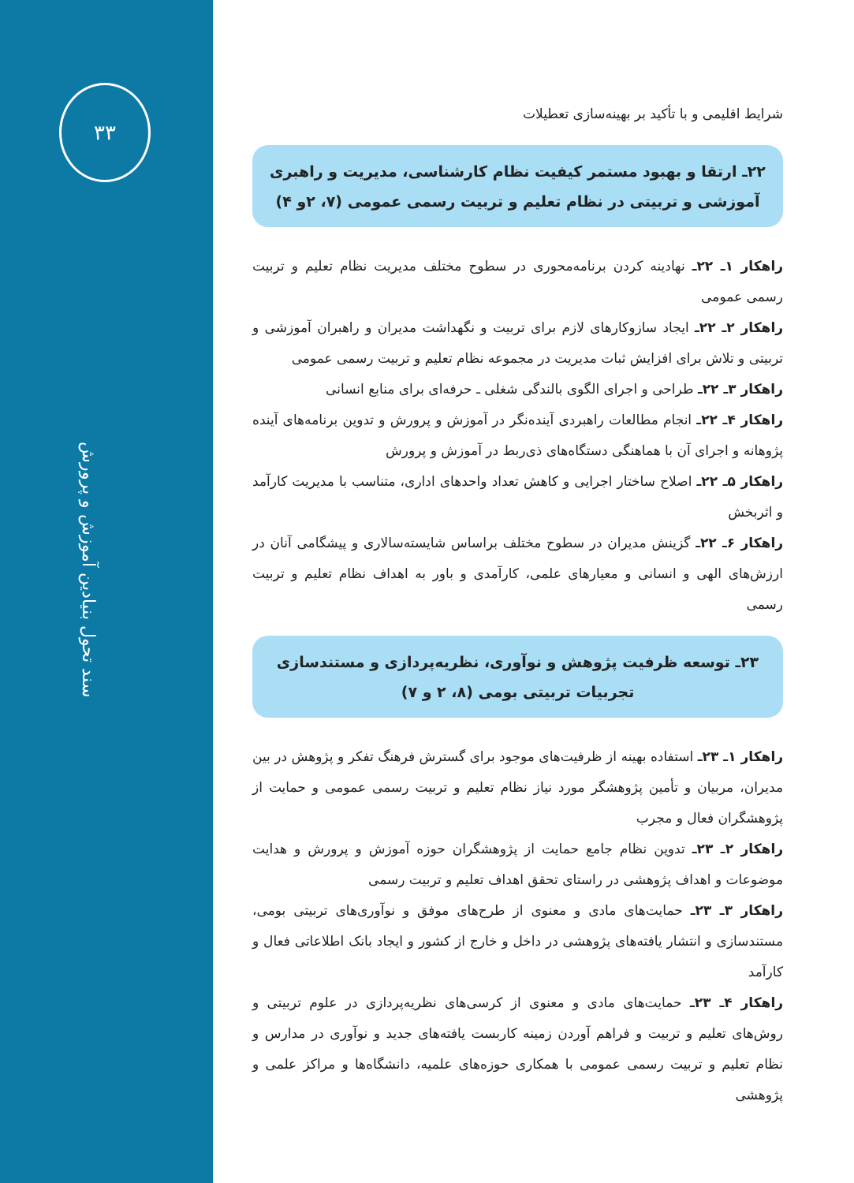۳۳
سند تحول بنیادین آموزش و پرورش
شرایط اقلیمی و با تأکید بر بهینه‌سازی تعطیلات
۲۲ـ ارتقا و بهبود مستمر کیفیت نظام کارشناسی، مدیریت و راهبری
آموزشی و تربیتی در نظام تعلیم و تربیت رسمی عمومی (۷، ۲و ۴)
راهکار ۱ـ ۲۲ـ نهادینه کردن برنامه‌محوری در سطوح مختلف مدیریت نظام تعلیم و تربیت رسمی عمومی
راهکار ۲ـ ۲۲ـ ایجاد سازوکارهای لازم برای تربیت و نگهداشت مدیران و راهبران آموزشی و تربیتی و تلاش برای افزایش ثبات مدیریت در مجموعه نظام تعلیم و تربیت رسمی عمومی
راهکار ۳ـ ۲۲ـ طراحی و اجرای الگوی بالندگی شغلی ـ حرفه‌ای برای منابع انسانی
راهکار ۴ـ ۲۲ـ انجام مطالعات راهبردی آینده‌نگر در آموزش و پرورش و تدوین برنامه‌های آینده پژوهانه و اجرای آن با هماهنگی دستگاه‌های ذی‌ربط در آموزش و پرورش
راهکار ۵ـ ۲۲ـ اصلاح ساختار اجرایی و کاهش تعداد واحدهای اداری، متناسب با مدیریت کارآمد و اثربخش
راهکار ۶ـ ۲۲ـ گزینش مدیران در سطوح مختلف براساس شایسته‌سالاری و پیشگامی آنان در ارزش‌های الهی و انسانی و معیارهای علمی، کارآمدی و باور به اهداف نظام تعلیم و تربیت رسمی
۲۳ـ توسعه ظرفیت پژوهش و نوآوری، نظریه‌پردازی و مستندسازی
تجربیات تربیتی بومی (۸، ۲ و ۷)
راهکار ۱ـ ۲۳ـ استفاده بهینه از ظرفیت‌های موجود برای گسترش فرهنگ تفکر و پژوهش در بین مدیران، مربیان و تأمین پژوهشگر مورد نیاز نظام تعلیم و تربیت رسمی عمومی و حمایت از پژوهشگران فعال و مجرب
راهکار ۲ـ ۲۳ـ تدوین نظام جامع حمایت از پژوهشگران حوزه آموزش و پرورش و هدایت موضوعات و اهداف پژوهشی در راستای تحقق اهداف تعلیم و تربیت رسمی
راهکار ۳ـ ۲۳ـ حمایت‌های مادی و معنوی از طرح‌های موفق و نوآوری‌های تربیتی بومی، مستندسازی و انتشار یافته‌های پژوهشی در داخل و خارج از کشور و ایجاد بانک اطلاعاتی فعال و کارآمد
راهکار ۴ـ ۲۳ـ حمایت‌های مادی و معنوی از کرسی‌های نظریه‌پردازی در علوم تربیتی و روش‌های تعلیم و تربیت و فراهم آوردن زمینه کاربست یافته‌های جدید و نوآوری در مدارس و نظام تعلیم و تربیت رسمی عمومی با همکاری حوزه‌های علمیه، دانشگاه‌ها و مراکز علمی و پژوهشی